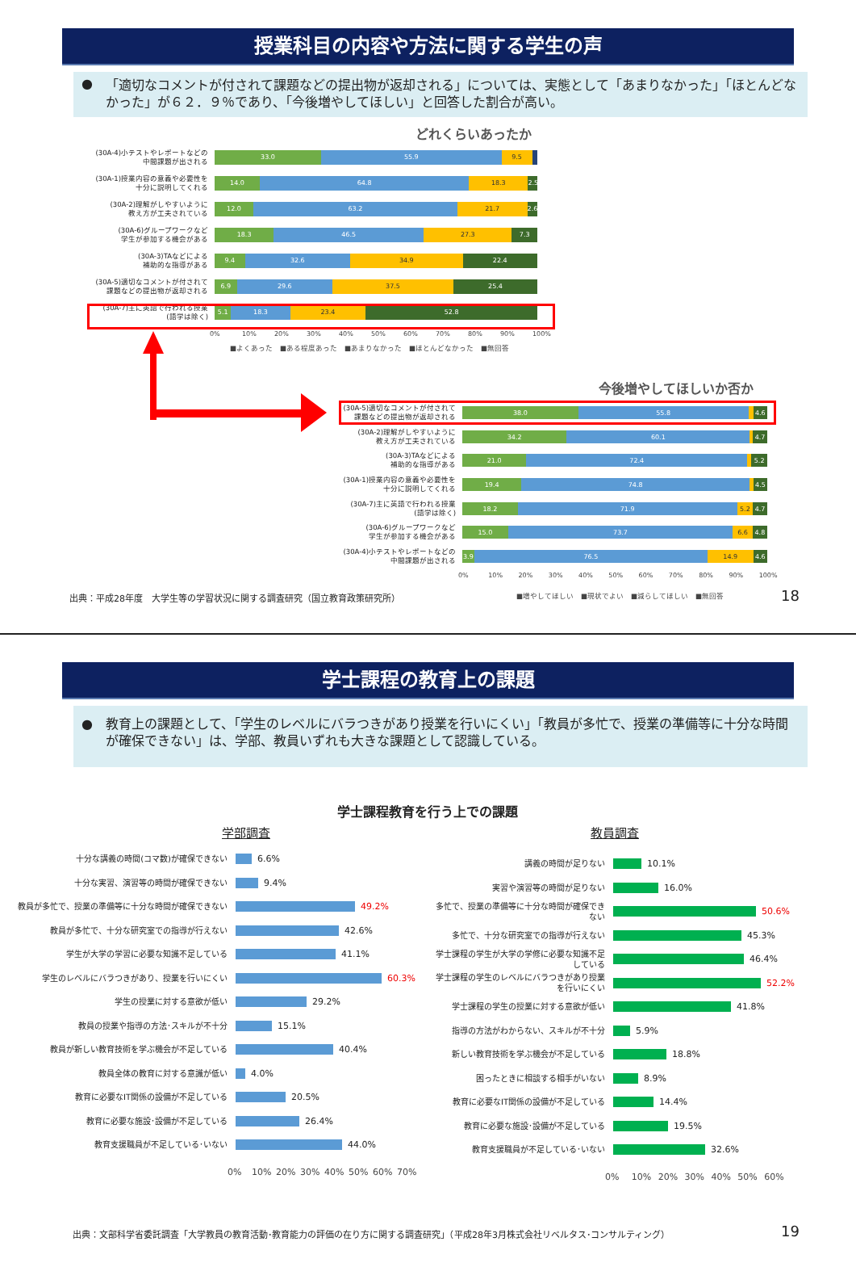授業科目の内容や方法に関する学生の声
● 「適切なコメントが付されて課題などの提出物が返却される」については、実態として「あまりなかった」「ほとんどなかった」が６２．９％であり、「今後増やしてほしい」と回答した割合が高い。
どれくらいあったか
(30A-4)小テストやレポートなどの
中間課題が出される
33.0 55.9 9.5
(30A-1)授業内容の意義や必要性を
十分に説明してくれる
14.0 64.8 18.3 2.5
(30A-2)理解がしやすいように
教え方が工夫されている
12.0 63.2 21.7 2.6
(30A-6)グループワークなど
学生が参加する機会がある
18.3 46.5 27.3 7.3
(30A-3)TAなどによる
補助的な指導がある
9.4 32.6 34.9 22.4
(30A-5)適切なコメントが付されて
課題などの提出物が返却される
6.9 29.6 37.5 25.4
(30A-7)主に英語で行われる授業
(語学は除く)
5.1 18.3 23.4 52.8
0% 10% 20% 30% 40% 50% 60% 70% 80% 90% 100%
■よくあった　■ある程度あった　■あまりなかった　■ほとんどなかった　■無回答
今後増やしてほしいか否か
(30A-5)適切なコメントが付されて
課題などの提出物が返却される
38.0 55.8 4.6
(30A-2)理解がしやすいように
教え方が工夫されている
34.2 60.1 4.7
(30A-3)TAなどによる
補助的な指導がある
21.0 72.4 5.2
(30A-1)授業内容の意義や必要性を
十分に説明してくれる
19.4 74.8 4.5
(30A-7)主に英語で行われる授業
(語学は除く)
18.2 71.9 5.2 4.7
(30A-6)グループワークなど
学生が参加する機会がある
15.0 73.7 6.6 4.8
(30A-4)小テストやレポートなどの
中間課題が出される
3.9 76.5 14.9 4.6
0% 10% 20% 30% 40% 50% 60% 70% 80% 90% 100%
出典：平成28年度　大学生等の学習状況に関する調査研究（国立教育政策研究所）
■増やしてほしい　■現状でよい　■減らしてほしい　■無回答
18
学士課程の教育上の課題
● 教育上の課題として、「学生のレベルにバラつきがあり授業を行いにくい」「教員が多忙で、授業の準備等に十分な時間が確保できない」は、学部、教員いずれも大きな課題として認識している。
学士課程教育を行う上での課題
学部調査
十分な講義の時間(コマ数)が確保できない
6.6%
十分な実習、演習等の時間が確保できない
9.4%
教員が多忙で、授業の準備等に十分な時間が確保できない
49.2%
教員が多忙で、十分な研究室での指導が行えない
42.6%
学生が大学の学習に必要な知識不足している
41.1%
学生のレベルにバラつきがあり、授業を行いにくい
60.3%
学生の授業に対する意欲が低い
29.2%
教員の授業や指導の方法･スキルが不十分
15.1%
教員が新しい教育技術を学ぶ機会が不足している
40.4%
教員全体の教育に対する意識が低い
4.0%
教育に必要なIT関係の設備が不足している
20.5%
教育に必要な施設･設備が不足している
26.4%
教育支援職員が不足している･いない
44.0%
0% 10% 20% 30% 40% 50% 60% 70%
教員調査
講義の時間が足りない
10.1%
実習や演習等の時間が足りない
16.0%
多忙で、授業の準備等に十分な時間が確保できない
50.6%
多忙で、十分な研究室での指導が行えない
45.3%
学士課程の学生が大学の学修に必要な知識不足している
46.4%
学士課程の学生のレベルにバラつきがあり授業を行いにくい
52.2%
学士課程の学生の授業に対する意欲が低い
41.8%
指導の方法がわからない、スキルが不十分
5.9%
新しい教育技術を学ぶ機会が不足している
18.8%
困ったときに相談する相手がいない
8.9%
教育に必要なIT関係の設備が不足している
14.4%
教育に必要な施設･設備が不足している
19.5%
教育支援職員が不足している･いない
32.6%
0% 10% 20% 30% 40% 50% 60%
出典：文部科学省委託調査「大学教員の教育活動･教育能力の評価の在り方に関する調査研究」（平成28年3月株式会社リベルタス･コンサルティング）
19